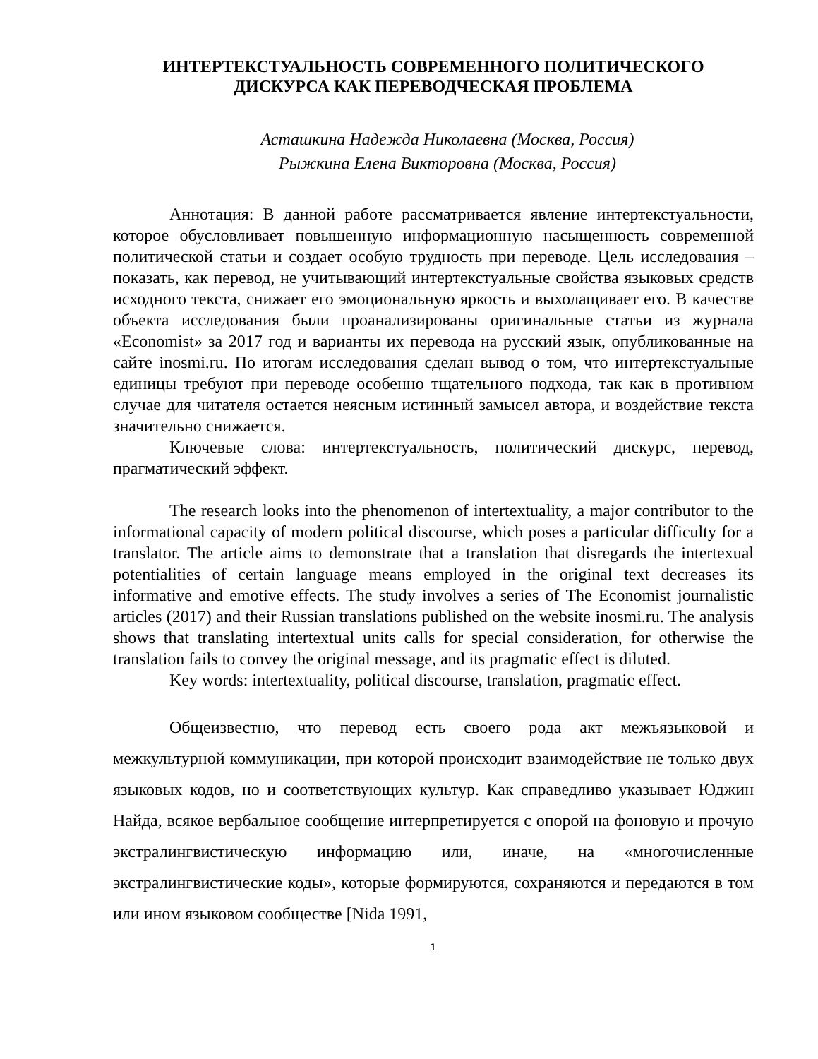ИНТЕРТЕКСТУАЛЬНОСТЬ СОВРЕМЕННОГО ПОЛИТИЧЕСКОГО
ДИСКУРСА КАК ПЕРЕВОДЧЕСКАЯ ПРОБЛЕМА
Асташкина Надежда Николаевна (Москва, Россия)
Рыжкина Елена Викторовна (Москва, Россия)
Аннотация: В данной работе рассматривается явление интертекстуальности, которое обусловливает повышенную информационную насыщенность современной политической статьи и создает особую трудность при переводе. Цель исследования – показать, как перевод, не учитывающий интертекстуальные свойства языковых средств исходного текста, снижает его эмоциональную яркость и выхолащивает его. В качестве объекта исследования были проанализированы оригинальные статьи из журнала «Economist» за 2017 год и варианты их перевода на русский язык, опубликованные на сайте inosmi.ru. По итогам исследования сделан вывод о том, что интертекстуальные единицы требуют при переводе особенно тщательного подхода, так как в противном случае для читателя остается неясным истинный замысел автора, и воздействие текста значительно снижается.
Ключевые слова: интертекстуальность, политический дискурс, перевод, прагматический эффект.
The research looks into the phenomenon of intertextuality, a major contributor to the informational capacity of modern political discourse, which poses a particular difficulty for a translator. The article aims to demonstrate that a translation that disregards the intertexual potentialities of certain language means employed in the original text decreases its informative and emotive effects. The study involves a series of The Economist journalistic articles (2017) and their Russian translations published on the website inosmi.ru. The analysis shows that translating intertextual units calls for special consideration, for otherwise the translation fails to convey the original message, and its pragmatic effect is diluted.
Key words: intertextuality, political discourse, translation, pragmatic effect.
Общеизвестно, что перевод есть своего рода акт межъязыковой и межкультурной коммуникации, при которой происходит взаимодействие не только двух языковых кодов, но и соответствующих культур. Как справедливо указывает Юджин Найда, всякое вербальное сообщение интерпретируется с опорой на фоновую и прочую экстралингвистическую информацию или, иначе, на «многочисленные экстралингвистические коды», которые формируются, сохраняются и передаются в том или ином языковом сообществе [Nida 1991,
1